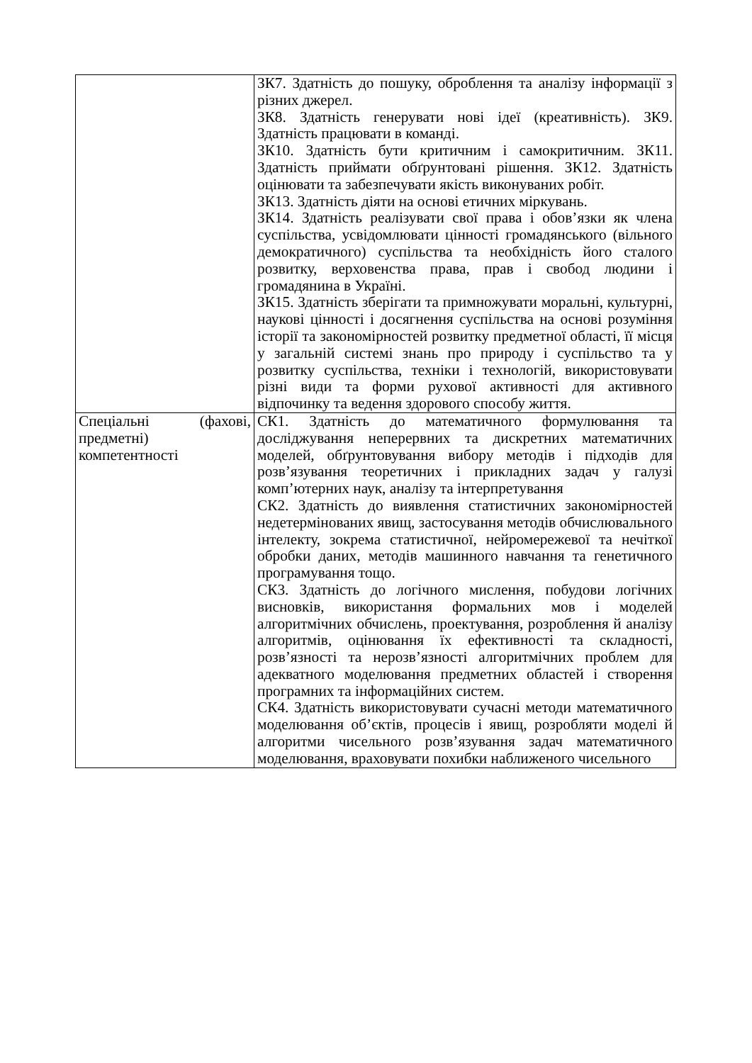| | ЗК7. Здатність до пошуку, оброблення та аналізу інформації з різних джерел. ЗК8. Здатність генерувати нові ідеї (креативність). ЗК9. Здатність працювати в команді. ЗК10. Здатність бути критичним і самокритичним. ЗК11. Здатність приймати обґрунтовані рішення. ЗК12. Здатність оцінювати та забезпечувати якість виконуваних робіт. ЗК13. Здатність діяти на основі етичних міркувань. ЗК14. Здатність реалізувати свої права і обов’язки як члена суспільства, усвідомлювати цінності громадянського (вільного демократичного) суспільства та необхідність його сталого розвитку, верховенства права, прав і свобод людини і громадянина в Україні. ЗК15. Здатність зберігати та примножувати моральні, культурні, наукові цінності і досягнення суспільства на основі розуміння історії та закономірностей розвитку предметної області, її місця у загальній системі знань про природу і суспільство та у розвитку суспільства, техніки і технологій, використовувати різні види та форми рухової активності для активного відпочинку та ведення здорового способу життя. |
| Спеціальні (фахові, предметні) компетентності | СК1. Здатність до математичного формулювання та досліджування неперервних та дискретних математичних моделей, обґрунтовування вибору методів і підходів для розв’язування теоретичних і прикладних задач у галузі комп’ютерних наук, аналізу та інтерпретування СК2. Здатність до виявлення статистичних закономірностей недетермінованих явищ, застосування методів обчислювального інтелекту, зокрема статистичної, нейромережевої та нечіткої обробки даних, методів машинного навчання та генетичного програмування тощо. СК3. Здатність до логічного мислення, побудови логічних висновків, використання формальних мов і моделей алгоритмічних обчислень, проектування, розроблення й аналізу алгоритмів, оцінювання їх ефективності та складності, розв’язності та нерозв’язності алгоритмічних проблем для адекватного моделювання предметних областей і створення програмних та інформаційних систем. СК4. Здатність використовувати сучасні методи математичного моделювання об’єктів, процесів і явищ, розробляти моделі й алгоритми чисельного розв’язування задач математичного моделювання, враховувати похибки наближеного чисельного |